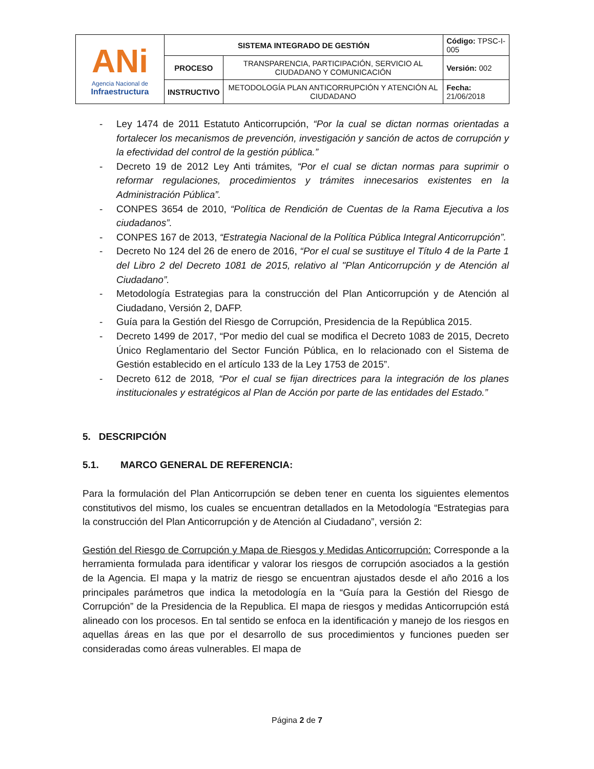| ANi Agencia Nacional de Infraestructura | SISTEMA INTEGRADO DE GESTIÓN | | Código: TPSC-I-005 |
| | PROCESO | TRANSPARENCIA, PARTICIPACIÓN, SERVICIO AL CIUDADANO Y COMUNICACIÓN | Versión: 002 |
| | INSTRUCTIVO | METODOLOGÍA PLAN ANTICORRUPCIÓN Y ATENCIÓN AL CIUDADANO | Fecha: 21/06/2018 |
- Ley 1474 de 2011 Estatuto Anticorrupción, “Por la cual se dictan normas orientadas a fortalecer los mecanismos de prevención, investigación y sanción de actos de corrupción y la efectividad del control de la gestión pública.”
- Decreto 19 de 2012 Ley Anti trámites, “Por el cual se dictan normas para suprimir o reformar regulaciones, procedimientos y trámites innecesarios existentes en la Administración Pública”.
- CONPES 3654 de 2010, “Política de Rendición de Cuentas de la Rama Ejecutiva a los ciudadanos”.
- CONPES 167 de 2013, “Estrategia Nacional de la Política Pública Integral Anticorrupción”.
- Decreto No 124 del 26 de enero de 2016, “Por el cual se sustituye el Título 4 de la Parte 1 del Libro 2 del Decreto 1081 de 2015, relativo al "Plan Anticorrupción y de Atención al Ciudadano”.
- Metodología Estrategias para la construcción del Plan Anticorrupción y de Atención al Ciudadano, Versión 2, DAFP.
- Guía para la Gestión del Riesgo de Corrupción, Presidencia de la República 2015.
- Decreto 1499 de 2017, “Por medio del cual se modifica el Decreto 1083 de 2015, Decreto Único Reglamentario del Sector Función Pública, en lo relacionado con el Sistema de Gestión establecido en el artículo 133 de la Ley 1753 de 2015”.
- Decreto 612 de 2018, “Por el cual se fijan directrices para la integración de los planes institucionales y estratégicos al Plan de Acción por parte de las entidades del Estado.”
5. DESCRIPCIÓN
5.1. MARCO GENERAL DE REFERENCIA:
Para la formulación del Plan Anticorrupción se deben tener en cuenta los siguientes elementos constitutivos del mismo, los cuales se encuentran detallados en la Metodología “Estrategias para la construcción del Plan Anticorrupción y de Atención al Ciudadano”, versión 2:
Gestión del Riesgo de Corrupción y Mapa de Riesgos y Medidas Anticorrupción: Corresponde a la herramienta formulada para identificar y valorar los riesgos de corrupción asociados a la gestión de la Agencia. El mapa y la matriz de riesgo se encuentran ajustados desde el año 2016 a los principales parámetros que indica la metodología en la “Guía para la Gestión del Riesgo de Corrupción” de la Presidencia de la Republica. El mapa de riesgos y medidas Anticorrupción está alineado con los procesos. En tal sentido se enfoca en la identificación y manejo de los riesgos en aquellas áreas en las que por el desarrollo de sus procedimientos y funciones pueden ser consideradas como áreas vulnerables. El mapa de
Página 2 de 7